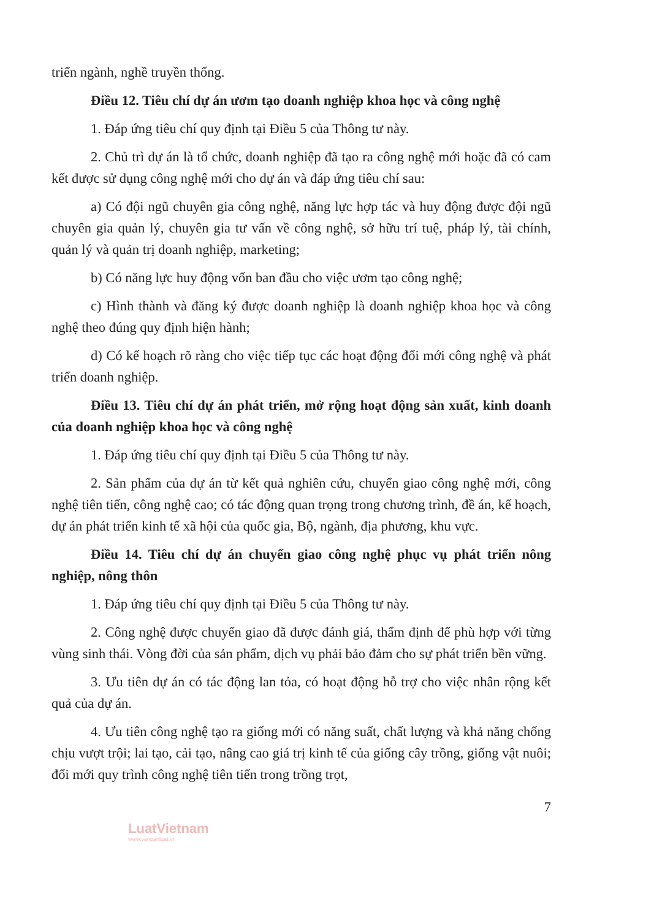triển ngành, nghề truyền thống.
Điều 12. Tiêu chí dự án ươm tạo doanh nghiệp khoa học và công nghệ
1. Đáp ứng tiêu chí quy định tại Điều 5 của Thông tư này.
2. Chủ trì dự án là tổ chức, doanh nghiệp đã tạo ra công nghệ mới hoặc đã có cam kết được sử dụng công nghệ mới cho dự án và đáp ứng tiêu chí sau:
a) Có đội ngũ chuyên gia công nghệ, năng lực hợp tác và huy động được đội ngũ chuyên gia quản lý, chuyên gia tư vấn về công nghệ, sở hữu trí tuệ, pháp lý, tài chính, quản lý và quản trị doanh nghiệp, marketing;
b) Có năng lực huy động vốn ban đầu cho việc ươm tạo công nghệ;
c) Hình thành và đăng ký được doanh nghiệp là doanh nghiệp khoa học và công nghệ theo đúng quy định hiện hành;
d) Có kế hoạch rõ ràng cho việc tiếp tục các hoạt động đổi mới công nghệ và phát triển doanh nghiệp.
Điều 13. Tiêu chí dự án phát triển, mở rộng hoạt động sản xuất, kinh doanh của doanh nghiệp khoa học và công nghệ
1. Đáp ứng tiêu chí quy định tại Điều 5 của Thông tư này.
2. Sản phẩm của dự án từ kết quả nghiên cứu, chuyển giao công nghệ mới, công nghệ tiên tiến, công nghệ cao; có tác động quan trọng trong chương trình, đề án, kế hoạch, dự án phát triển kinh tế xã hội của quốc gia, Bộ, ngành, địa phương, khu vực.
Điều 14. Tiêu chí dự án chuyển giao công nghệ phục vụ phát triển nông nghiệp, nông thôn
1. Đáp ứng tiêu chí quy định tại Điều 5 của Thông tư này.
2. Công nghệ được chuyển giao đã được đánh giá, thẩm định để phù hợp với từng vùng sinh thái. Vòng đời của sản phẩm, dịch vụ phải bảo đảm cho sự phát triển bền vững.
3. Ưu tiên dự án có tác động lan tỏa, có hoạt động hỗ trợ cho việc nhân rộng kết quả của dự án.
4. Ưu tiên công nghệ tạo ra giống mới có năng suất, chất lượng và khả năng chống chịu vượt trội; lai tạo, cải tạo, nâng cao giá trị kinh tế của giống cây trồng, giống vật nuôi; đổi mới quy trình công nghệ tiên tiến trong trồng trọt,
7
LuatVietnam
www.vanbanluat.vn